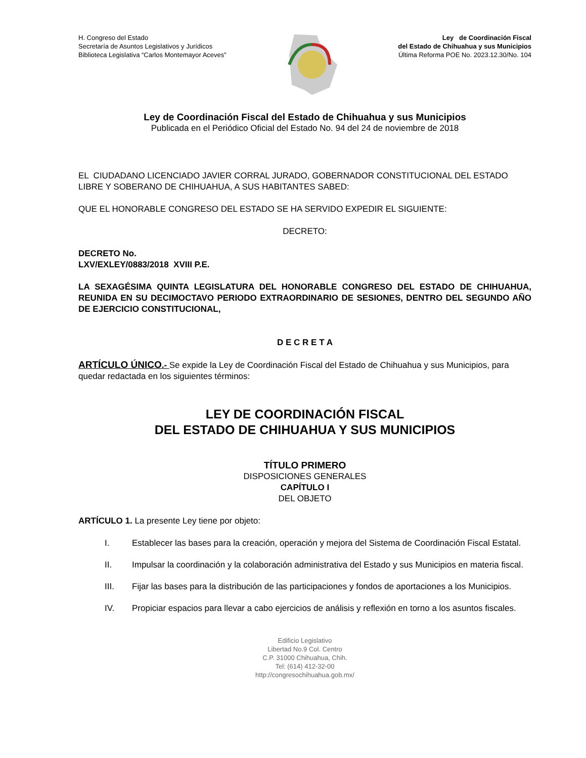H. Congreso del Estado
Secretaría de Asuntos Legislativos y Jurídicos
Biblioteca Legislativa “Carlos Montemayor Aceves”
Ley de Coordinación Fiscal
del Estado de Chihuahua y sus Municipios
Última Reforma POE No. 2023.12.30/No. 104
Ley de Coordinación Fiscal del Estado de Chihuahua y sus Municipios
Publicada en el Periódico Oficial del Estado No. 94 del 24 de noviembre de 2018
EL CIUDADANO LICENCIADO JAVIER CORRAL JURADO, GOBERNADOR CONSTITUCIONAL DEL ESTADO LIBRE Y SOBERANO DE CHIHUAHUA, A SUS HABITANTES SABED:
QUE EL HONORABLE CONGRESO DEL ESTADO SE HA SERVIDO EXPEDIR EL SIGUIENTE:
DECRETO:
DECRETO No.
LXV/EXLEY/0883/2018 XVIII P.E.
LA SEXAGÉSIMA QUINTA LEGISLATURA DEL HONORABLE CONGRESO DEL ESTADO DE CHIHUAHUA, REUNIDA EN SU DECIMOCTAVO PERIODO EXTRAORDINARIO DE SESIONES, DENTRO DEL SEGUNDO AÑO DE EJERCICIO CONSTITUCIONAL,
D E C R E T A
ARTÍCULO ÚNICO.- Se expide la Ley de Coordinación Fiscal del Estado de Chihuahua y sus Municipios, para quedar redactada en los siguientes términos:
LEY DE COORDINACIÓN FISCAL
DEL ESTADO DE CHIHUAHUA Y SUS MUNICIPIOS
TÍTULO PRIMERO
DISPOSICIONES GENERALES
CAPÍTULO I
DEL OBJETO
ARTÍCULO 1. La presente Ley tiene por objeto:
I. Establecer las bases para la creación, operación y mejora del Sistema de Coordinación Fiscal Estatal.
II. Impulsar la coordinación y la colaboración administrativa del Estado y sus Municipios en materia fiscal.
III. Fijar las bases para la distribución de las participaciones y fondos de aportaciones a los Municipios.
IV. Propiciar espacios para llevar a cabo ejercicios de análisis y reflexión en torno a los asuntos fiscales.
Edificio Legislativo
Libertad No.9 Col. Centro
C.P. 31000 Chihuahua, Chih.
Tel: (614) 412-32-00
http://congresochihuahua.gob.mx/